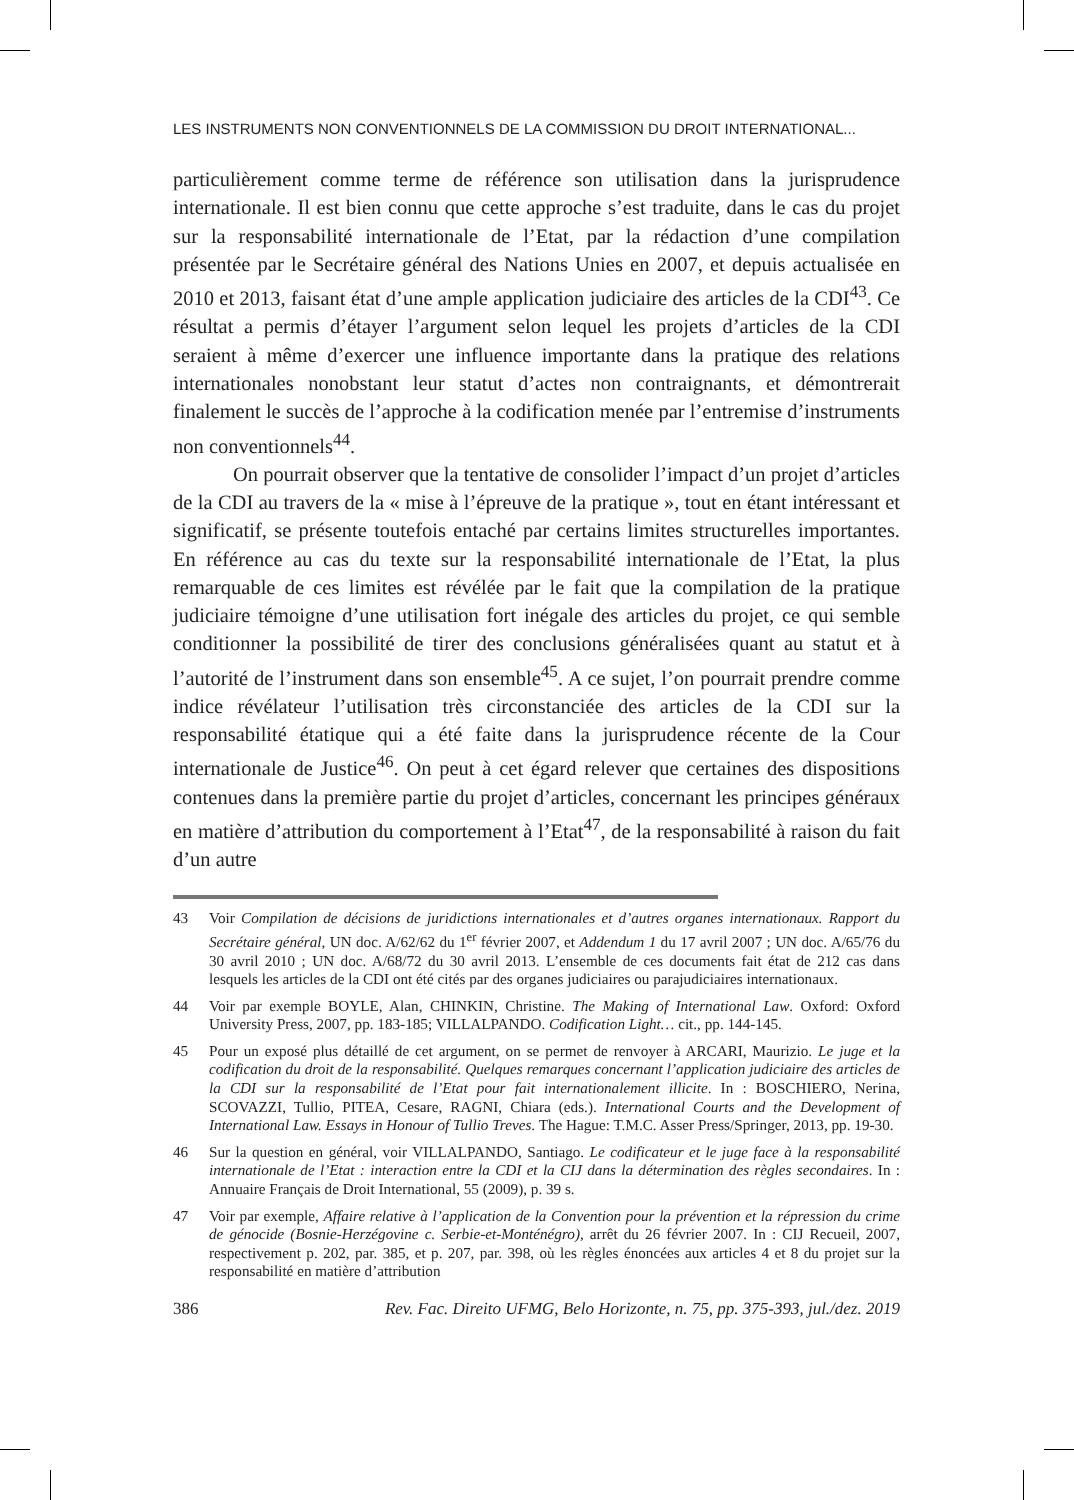LES INSTRUMENTS NON CONVENTIONNELS DE LA COMMISSION DU DROIT INTERNATIONAL...
particulièrement comme terme de référence son utilisation dans la jurisprudence internationale. Il est bien connu que cette approche s’est traduite, dans le cas du projet sur la responsabilité internationale de l’Etat, par la rédaction d’une compilation présentée par le Secrétaire général des Nations Unies en 2007, et depuis actualisée en 2010 et 2013, faisant état d’une ample application judiciaire des articles de la CDI<sup>43</sup>. Ce résultat a permis d’étayer l’argument selon lequel les projets d’articles de la CDI seraient à même d’exercer une influence importante dans la pratique des relations internationales nonobstant leur statut d’actes non contraignants, et démontrerait finalement le succès de l’approche à la codification menée par l’entremise d’instruments non conventionnels<sup>44</sup>.
On pourrait observer que la tentative de consolider l’impact d’un projet d’articles de la CDI au travers de la « mise à l’épreuve de la pratique », tout en étant intéressant et significatif, se présente toutefois entaché par certains limites structurelles importantes. En référence au cas du texte sur la responsabilité internationale de l’Etat, la plus remarquable de ces limites est révélée par le fait que la compilation de la pratique judiciaire témoigne d’une utilisation fort inégale des articles du projet, ce qui semble conditionner la possibilité de tirer des conclusions généralisées quant au statut et à l’autorité de l’instrument dans son ensemble<sup>45</sup>. A ce sujet, l’on pourrait prendre comme indice révélateur l’utilisation très circonstanciée des articles de la CDI sur la responsabilité étatique qui a été faite dans la jurisprudence récente de la Cour internationale de Justice<sup>46</sup>. On peut à cet égard relever que certaines des dispositions contenues dans la première partie du projet d’articles, concernant les principes généraux en matière d’attribution du comportement à l’Etat<sup>47</sup>, de la responsabilité à raison du fait d’un autre
43 Voir Compilation de décisions de juridictions internationales et d’autres organes internationaux. Rapport du Secrétaire général, UN doc. A/62/62 du 1<sup>er</sup> février 2007, et Addendum 1 du 17 avril 2007 ; UN doc. A/65/76 du 30 avril 2010 ; UN doc. A/68/72 du 30 avril 2013. L’ensemble de ces documents fait état de 212 cas dans lesquels les articles de la CDI ont été cités par des organes judiciaires ou parajudiciaires internationaux.
44 Voir par exemple BOYLE, Alan, CHINKIN, Christine. The Making of International Law. Oxford: Oxford University Press, 2007, pp. 183-185; VILLALPANDO. Codification Light… cit., pp. 144-145.
45 Pour un exposé plus détaillé de cet argument, on se permet de renvoyer à ARCARI, Maurizio. Le juge et la codification du droit de la responsabilité. Quelques remarques concernant l’application judiciaire des articles de la CDI sur la responsabilité de l’Etat pour fait internationalement illicite. In : BOSCHIERO, Nerina, SCOVAZZI, Tullio, PITEA, Cesare, RAGNI, Chiara (eds.). International Courts and the Development of International Law. Essays in Honour of Tullio Treves. The Hague: T.M.C. Asser Press/Springer, 2013, pp. 19-30.
46 Sur la question en général, voir VILLALPANDO, Santiago. Le codificateur et le juge face à la responsabilité internationale de l’Etat : interaction entre la CDI et la CIJ dans la détermination des règles secondaires. In : Annuaire Français de Droit International, 55 (2009), p. 39 s.
47 Voir par exemple, Affaire relative à l’application de la Convention pour la prévention et la répression du crime de génocide (Bosnie-Herzégovine c. Serbie-et-Monténégro), arrêt du 26 février 2007. In : CIJ Recueil, 2007, respectivement p. 202, par. 385, et p. 207, par. 398, où les règles énoncées aux articles 4 et 8 du projet sur la responsabilité en matière d’attribution
386 Rev. Fac. Direito UFMG, Belo Horizonte, n. 75, pp. 375-393, jul./dez. 2019